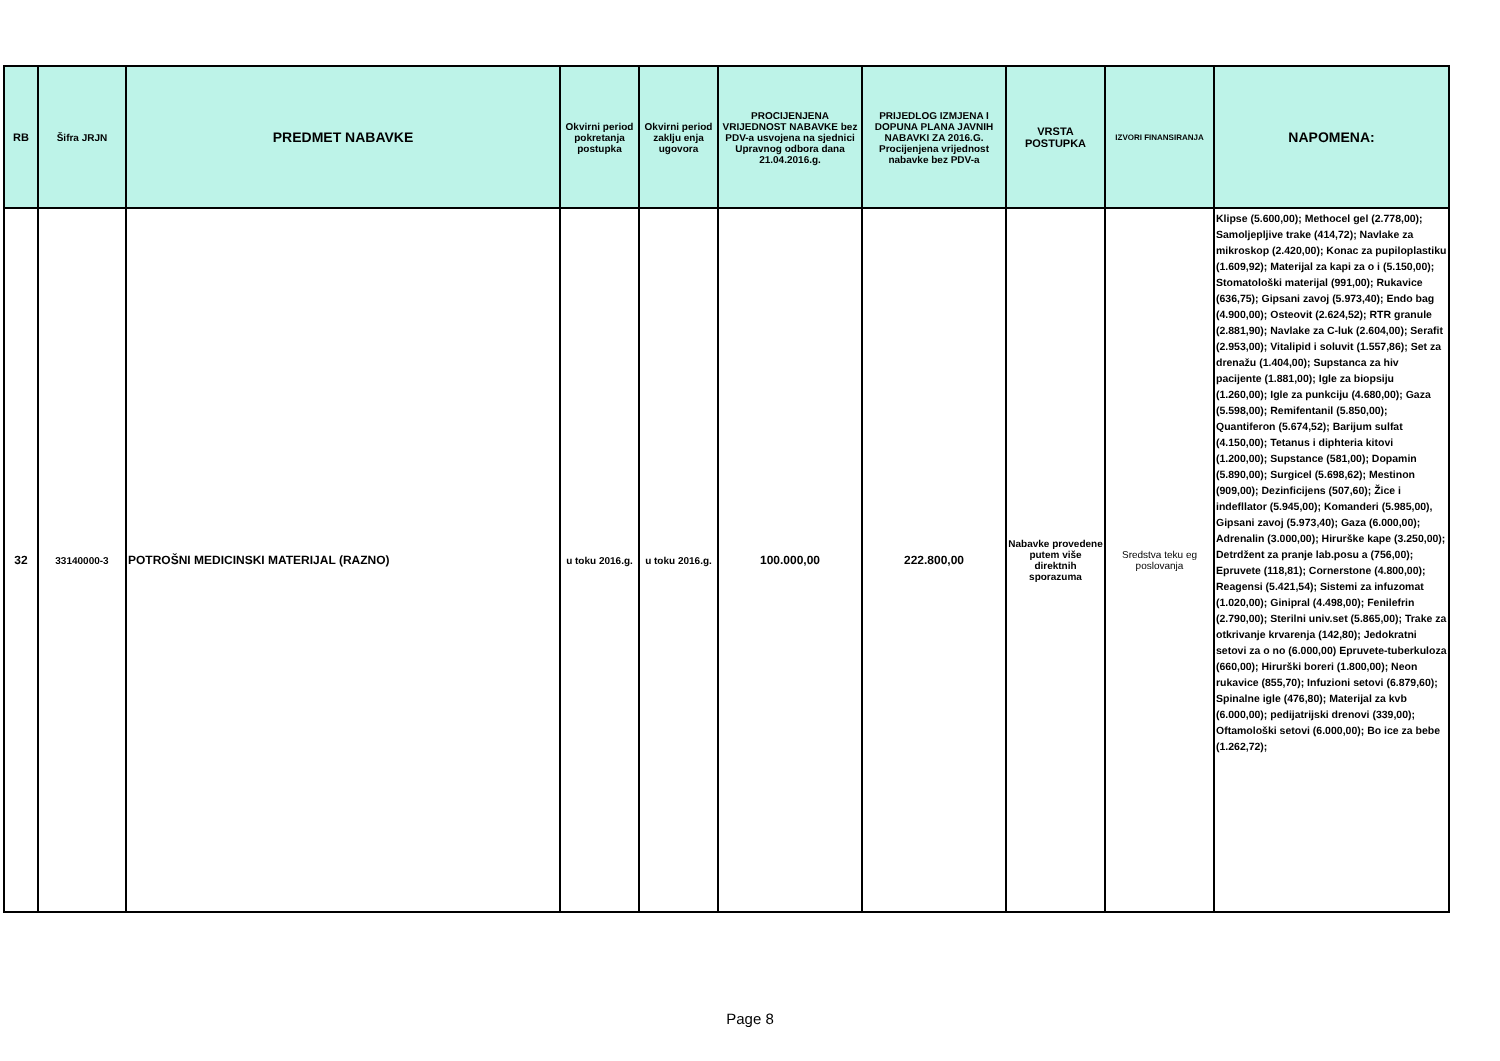| RB | Šifra JRJN | PREDMET NABAVKE | Okvirni period pokretanja postupka | Okvirni period zaklju enja ugovora | PROCIJENJENA VRIJEDNOST NABAVKE bez PDV-a usvojena na sjednici Upravnog odbora dana 21.04.2016.g. | PRIJEDLOG IZMJENA I DOPUNA PLANA JAVNIH NABAVKI ZA 2016.G. Procijenjena vrijednost nabavke bez PDV-a | VRSTA POSTUPKA | IZVORI FINANSIRANJA | NAPOMENA: |
| --- | --- | --- | --- | --- | --- | --- | --- | --- | --- |
| 32 | 33140000-3 | POTROŠNI MEDICINSKI MATERIJAL (RAZNO) | u toku 2016.g. | u toku 2016.g. | 100.000,00 | 222.800,00 | Nabavke provedene putem više direktnih sporazuma | Sredstva teku eg poslovanja | Klipse (5.600,00); Methocel gel (2.778,00); Samoljepljive trake (414,72); Navlake za mikroskop (2.420,00); Konac za pupiloplastiku (1.609,92); Materijal za kapi za o i (5.150,00); Stomatološki materijal (991,00); Rukavice (636,75); Gipsani zavoj (5.973,40); Endo bag (4.900,00); Osteovit (2.624,52); RTR granule (2.881,90); Navlake za C-luk (2.604,00); Serafit (2.953,00); Vitalipid i soluvit (1.557,86); Set za drenažu (1.404,00); Supstanca za hiv pacijente (1.881,00); Igle za biopsiju (1.260,00); Igle za punkciju (4.680,00); Gaza (5.598,00); Remifentanil (5.850,00); Quantiferon (5.674,52); Barijum sulfat (4.150,00); Tetanus i diphteria kitovi (1.200,00); Supstance (581,00); Dopamin (5.890,00); Surgicel (5.698,62); Mestinon (909,00); Dezinficijens (507,60); Žice i indefllator (5.945,00); Komanderi (5.985,00), Gipsani zavoj (5.973,40); Gaza (6.000,00); Adrenalin (3.000,00); Hirurške kape (3.250,00); Detrdžent za pranje lab.posu a (756,00); Epruvete (118,81); Cornerstone (4.800,00); Reagensi (5.421,54); Sistemi za infuzomat (1.020,00); Ginipral (4.498,00); Fenilefrin (2.790,00); Sterilni univ.set (5.865,00); Trake za otkrivanje krvarenja (142,80); Jedokratni setovi za o no (6.000,00) Epruvete-tuberkuloza (660,00); Hirurški boreri (1.800,00); Neon rukavice (855,70); Infuzioni setovi (6.879,60); Spinalne igle (476,80); Materijal za kvb (6.000,00); pedijatrijski drenovi (339,00); Oftamološki setovi (6.000,00); Bo ice za bebe (1.262,72); |
Page 8